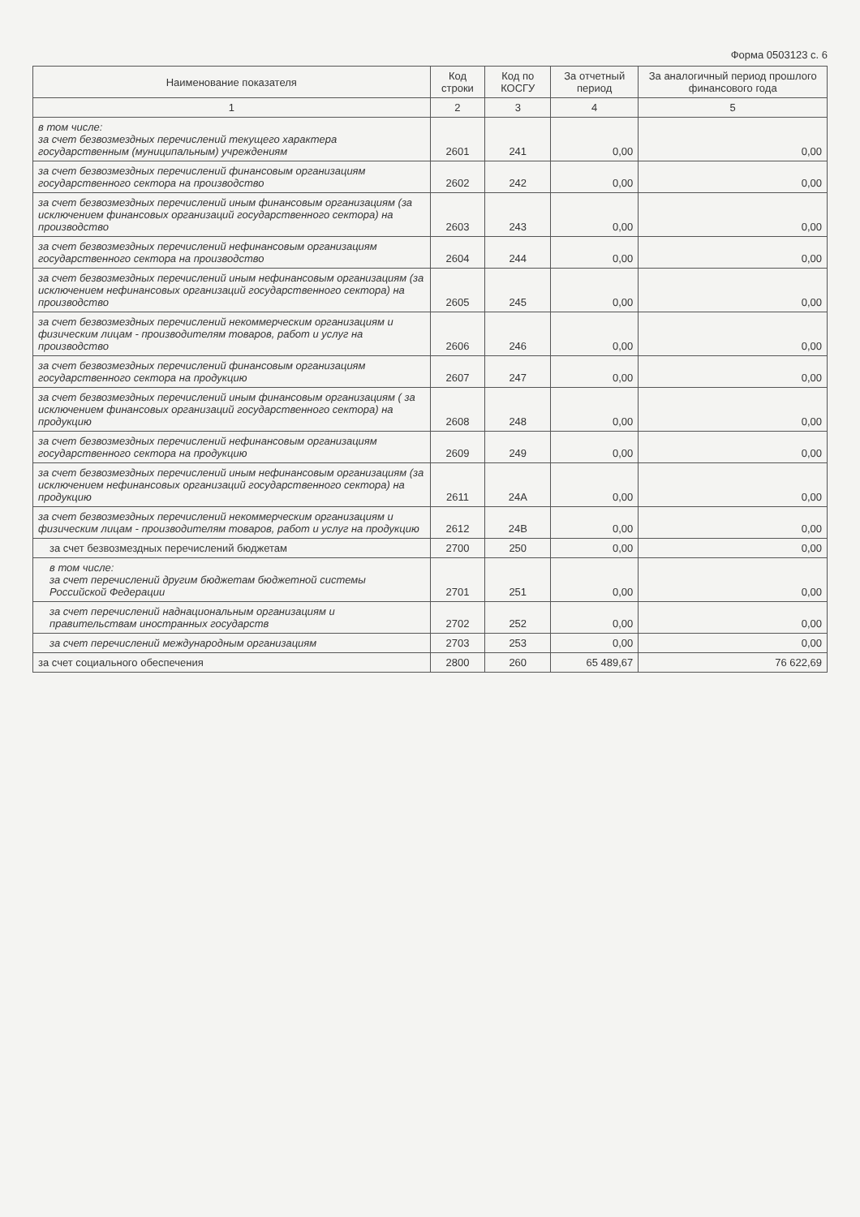Форма 0503123 с. 6
| Наименование показателя | Код строки | Код по КОСГУ | За отчетный период | За аналогичный период прошлого финансового года |
| --- | --- | --- | --- | --- |
| 1 | 2 | 3 | 4 | 5 |
| в том числе: за счет безвозмездных перечислений текущего характера государственным (муниципальным) учреждениям | 2601 | 241 | 0,00 | 0,00 |
| за счет безвозмездных перечислений финансовым организациям государственного сектора на производство | 2602 | 242 | 0,00 | 0,00 |
| за счет безвозмездных перечислений иным финансовым организациям (за исключением финансовых организаций государственного сектора) на производство | 2603 | 243 | 0,00 | 0,00 |
| за счет безвозмездных перечислений нефинансовым организациям государственного сектора на производство | 2604 | 244 | 0,00 | 0,00 |
| за счет безвозмездных перечислений иным нефинансовым организациям (за исключением нефинансовых организаций государственного сектора) на производство | 2605 | 245 | 0,00 | 0,00 |
| за счет безвозмездных перечислений некоммерческим организациям и физическим лицам - производителям товаров, работ и услуг на производство | 2606 | 246 | 0,00 | 0,00 |
| за счет безвозмездных перечислений финансовым организациям государственного сектора на продукцию | 2607 | 247 | 0,00 | 0,00 |
| за счет безвозмездных перечислений иным финансовым организациям ( за исключением финансовых организаций государственного сектора) на продукцию | 2608 | 248 | 0,00 | 0,00 |
| за счет безвозмездных перечислений нефинансовым организациям государственного сектора на продукцию | 2609 | 249 | 0,00 | 0,00 |
| за счет безвозмездных перечислений иным нефинансовым организациям (за исключением нефинансовых организаций государственного сектора) на продукцию | 2611 | 24A | 0,00 | 0,00 |
| за счет безвозмездных перечислений некоммерческим организациям и физическим лицам - производителям товаров, работ и услуг на продукцию | 2612 | 24B | 0,00 | 0,00 |
| за счет безвозмездных перечислений бюджетам | 2700 | 250 | 0,00 | 0,00 |
| в том числе: за счет перечислений другим бюджетам бюджетной системы Российской Федерации | 2701 | 251 | 0,00 | 0,00 |
| за счет перечислений наднациональным организациям и правительствам иностранных государств | 2702 | 252 | 0,00 | 0,00 |
| за счет перечислений международным организациям | 2703 | 253 | 0,00 | 0,00 |
| за счет социального обеспечения | 2800 | 260 | 65 489,67 | 76 622,69 |